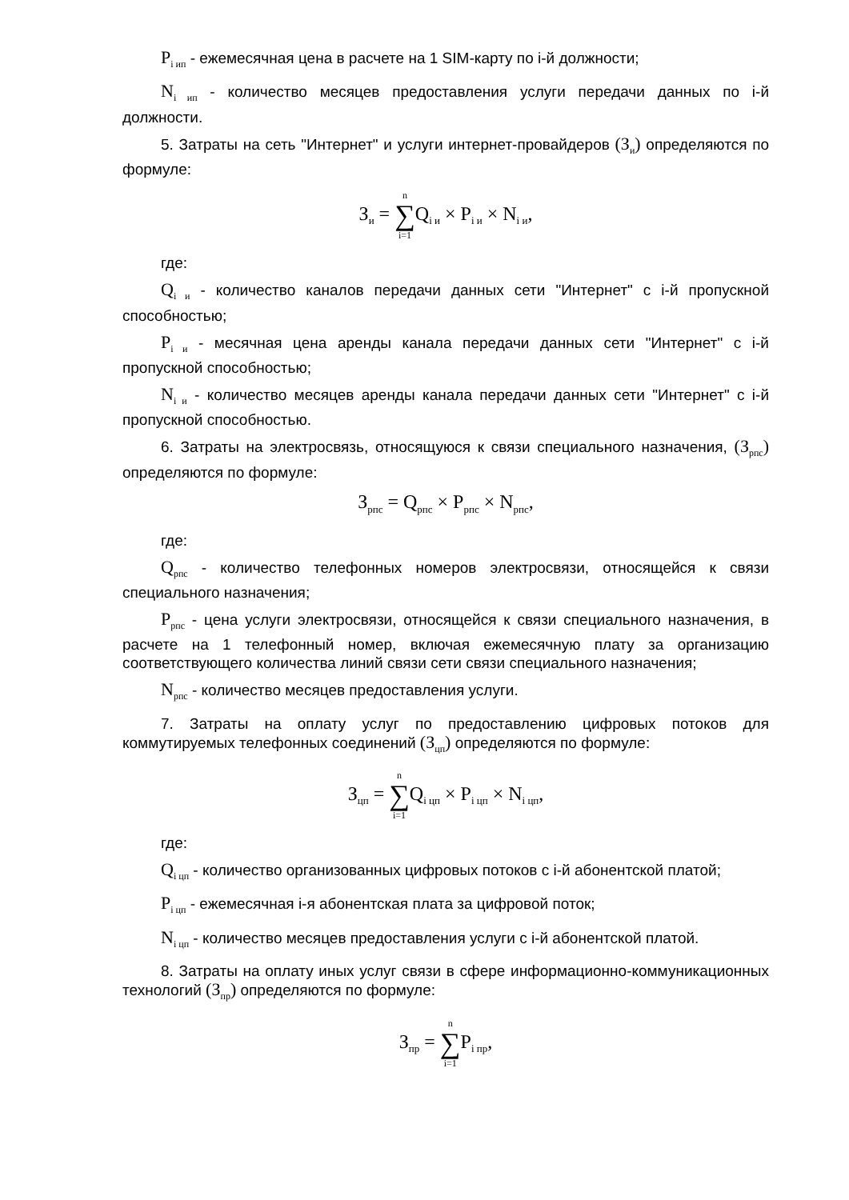P<sub>i ип</sub> - ежемесячная цена в расчете на 1 SIM-карту по i-й должности;
N<sub>i ип</sub> - количество месяцев предоставления услуги передачи данных по i-й должности.
5. Затраты на сеть "Интернет" и услуги интернет-провайдеров (З<sub>и</sub>) определяются по формуле:
З<sub>и</sub> = n ∑ i=1 Q<sub>i и</sub> × P<sub>i и</sub> × N<sub>i и</sub>,
где:
Q<sub>i и</sub> - количество каналов передачи данных сети "Интернет" с i-й пропускной способностью;
P<sub>i и</sub> - месячная цена аренды канала передачи данных сети "Интернет" с i-й пропускной способностью;
N<sub>i и</sub> - количество месяцев аренды канала передачи данных сети "Интернет" с i-й пропускной способностью.
6. Затраты на электросвязь, относящуюся к связи специального назначения, (З<sub>рпс</sub>) определяются по формуле:
З<sub>рпс</sub> = Q<sub>рпс</sub> × P<sub>рпс</sub> × N<sub>рпс</sub>,
где:
Q<sub>рпс</sub> - количество телефонных номеров электросвязи, относящейся к связи специального назначения;
P<sub>рпс</sub> - цена услуги электросвязи, относящейся к связи специального назначения, в расчете на 1 телефонный номер, включая ежемесячную плату за организацию соответствующего количества линий связи сети связи специального назначения;
N<sub>рпс</sub> - количество месяцев предоставления услуги.
7. Затраты на оплату услуг по предоставлению цифровых потоков для коммутируемых телефонных соединений (З<sub>цп</sub>) определяются по формуле:
З<sub>цп</sub> = n ∑ i=1 Q<sub>i цп</sub> × P<sub>i цп</sub> × N<sub>i цп</sub>,
где:
Q<sub>i цп</sub> - количество организованных цифровых потоков с i-й абонентской платой;
P<sub>i цп</sub> - ежемесячная i-я абонентская плата за цифровой поток;
N<sub>i цп</sub> - количество месяцев предоставления услуги с i-й абонентской платой.
8. Затраты на оплату иных услуг связи в сфере информационно-коммуникационных технологий (З<sub>пр</sub>) определяются по формуле:
З<sub>пр</sub> = n ∑ i=1 P<sub>i пр</sub>,